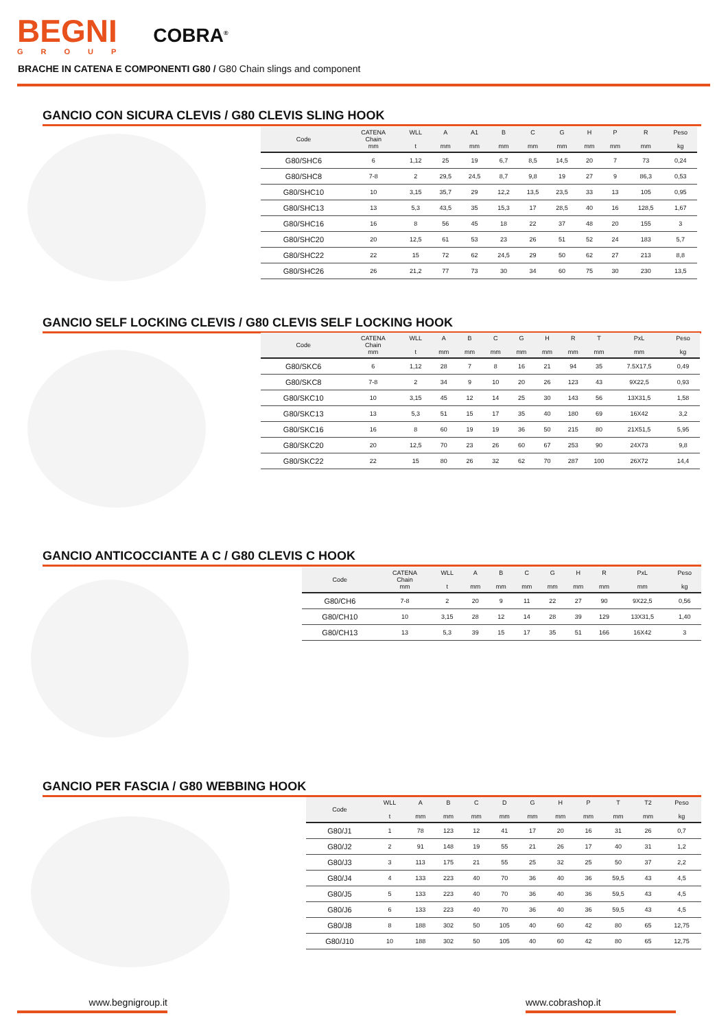BEGNI
GROUP
COBRA<sup>®</sup>
BRACHE IN CATENA E COMPONENTI G80 / G80 Chain slings and component
GANCIO CON SICURA CLEVIS / G80 CLEVIS SLING HOOK
| Code | CATENA Chain mm | WLL t | A mm | A1 mm | B mm | C mm | G mm | H mm | P mm | R mm | Peso kg |
| --- | --- | --- | --- | --- | --- | --- | --- | --- | --- | --- | --- |
| G80/SHC6 | 6 | 1,12 | 25 | 19 | 6,7 | 8,5 | 14,5 | 20 | 7 | 73 | 0,24 |
| G80/SHC8 | 7-8 | 2 | 29,5 | 24,5 | 8,7 | 9,8 | 19 | 27 | 9 | 86,3 | 0,53 |
| G80/SHC10 | 10 | 3,15 | 35,7 | 29 | 12,2 | 13,5 | 23,5 | 33 | 13 | 105 | 0,95 |
| G80/SHC13 | 13 | 5,3 | 43,5 | 35 | 15,3 | 17 | 28,5 | 40 | 16 | 128,5 | 1,67 |
| G80/SHC16 | 16 | 8 | 56 | 45 | 18 | 22 | 37 | 48 | 20 | 155 | 3 |
| G80/SHC20 | 20 | 12,5 | 61 | 53 | 23 | 26 | 51 | 52 | 24 | 183 | 5,7 |
| G80/SHC22 | 22 | 15 | 72 | 62 | 24,5 | 29 | 50 | 62 | 27 | 213 | 8,8 |
| G80/SHC26 | 26 | 21,2 | 77 | 73 | 30 | 34 | 60 | 75 | 30 | 230 | 13,5 |
GANCIO SELF LOCKING CLEVIS / G80 CLEVIS SELF LOCKING HOOK
| Code | CATENA Chain mm | WLL t | A mm | B mm | C mm | G mm | H mm | R mm | T mm | PxL mm | Peso kg |
| --- | --- | --- | --- | --- | --- | --- | --- | --- | --- | --- | --- |
| G80/SKC6 | 6 | 1,12 | 28 | 7 | 8 | 16 | 21 | 94 | 35 | 7.5X17,5 | 0,49 |
| G80/SKC8 | 7-8 | 2 | 34 | 9 | 10 | 20 | 26 | 123 | 43 | 9X22,5 | 0,93 |
| G80/SKC10 | 10 | 3,15 | 45 | 12 | 14 | 25 | 30 | 143 | 56 | 13X31,5 | 1,58 |
| G80/SKC13 | 13 | 5,3 | 51 | 15 | 17 | 35 | 40 | 180 | 69 | 16X42 | 3,2 |
| G80/SKC16 | 16 | 8 | 60 | 19 | 19 | 36 | 50 | 215 | 80 | 21X51,5 | 5,95 |
| G80/SKC20 | 20 | 12,5 | 70 | 23 | 26 | 60 | 67 | 253 | 90 | 24X73 | 9,8 |
| G80/SKC22 | 22 | 15 | 80 | 26 | 32 | 62 | 70 | 287 | 100 | 26X72 | 14,4 |
GANCIO ANTICOCCIANTE A C / G80 CLEVIS C HOOK
| Code | CATENA Chain mm | WLL t | A mm | B mm | C mm | G mm | H mm | R mm | PxL mm | Peso kg |
| --- | --- | --- | --- | --- | --- | --- | --- | --- | --- | --- |
| G80/CH6 | 7-8 | 2 | 20 | 9 | 11 | 22 | 27 | 90 | 9X22,5 | 0,56 |
| G80/CH10 | 10 | 3,15 | 28 | 12 | 14 | 28 | 39 | 129 | 13X31,5 | 1,40 |
| G80/CH13 | 13 | 5,3 | 39 | 15 | 17 | 35 | 51 | 166 | 16X42 | 3 |
GANCIO PER FASCIA / G80 WEBBING HOOK
| Code | WLL t | A mm | B mm | C mm | D mm | G mm | H mm | P mm | T mm | T2 mm | Peso kg |
| --- | --- | --- | --- | --- | --- | --- | --- | --- | --- | --- | --- |
| G80/J1 | 1 | 78 | 123 | 12 | 41 | 17 | 20 | 16 | 31 | 26 | 0,7 |
| G80/J2 | 2 | 91 | 148 | 19 | 55 | 21 | 26 | 17 | 40 | 31 | 1,2 |
| G80/J3 | 3 | 113 | 175 | 21 | 55 | 25 | 32 | 25 | 50 | 37 | 2,2 |
| G80/J4 | 4 | 133 | 223 | 40 | 70 | 36 | 40 | 36 | 59,5 | 43 | 4,5 |
| G80/J5 | 5 | 133 | 223 | 40 | 70 | 36 | 40 | 36 | 59,5 | 43 | 4,5 |
| G80/J6 | 6 | 133 | 223 | 40 | 70 | 36 | 40 | 36 | 59,5 | 43 | 4,5 |
| G80/J8 | 8 | 188 | 302 | 50 | 105 | 40 | 60 | 42 | 80 | 65 | 12,75 |
| G80/J10 | 10 | 188 | 302 | 50 | 105 | 40 | 60 | 42 | 80 | 65 | 12,75 |
www.begnigroup.it www.cobrashop.it